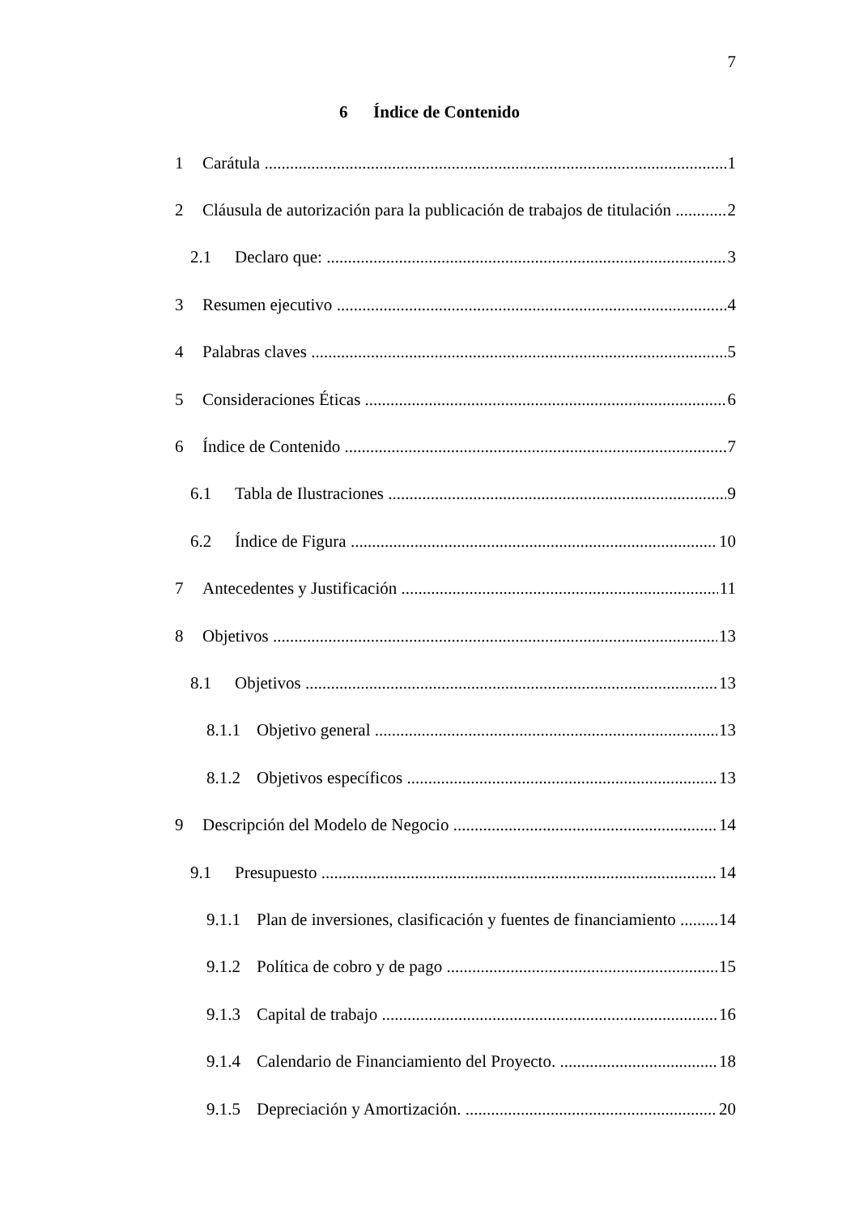7
6 Índice de Contenido
1 Carátula 1
2 Cláusula de autorización para la publicación de trabajos de titulación 2
2.1 Declaro que: 3
3 Resumen ejecutivo 4
4 Palabras claves 5
5 Consideraciones Éticas 6
6 Índice de Contenido 7
6.1 Tabla de Ilustraciones 9
6.2 Índice de Figura 10
7 Antecedentes y Justificación 11
8 Objetivos 13
8.1 Objetivos 13
8.1.1 Objetivo general 13
8.1.2 Objetivos específicos 13
9 Descripción del Modelo de Negocio 14
9.1 Presupuesto 14
9.1.1 Plan de inversiones, clasificación y fuentes de financiamiento 14
9.1.2 Política de cobro y de pago 15
9.1.3 Capital de trabajo 16
9.1.4 Calendario de Financiamiento del Proyecto. 18
9.1.5 Depreciación y Amortización. 20